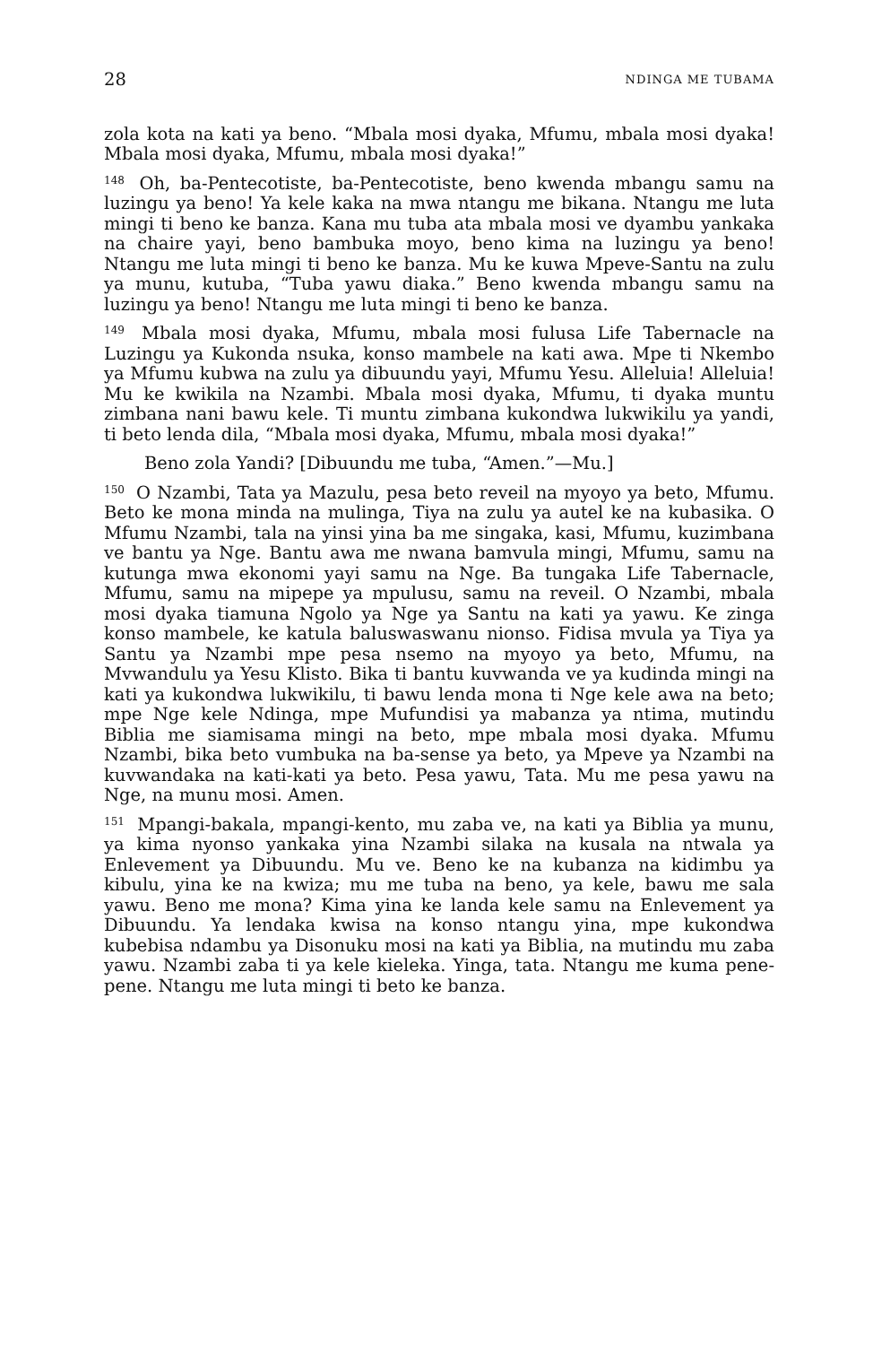28 NDINGA ME TUBAMA
zola kota na kati ya beno. “Mbala mosi dyaka, Mfumu, mbala mosi dyaka! Mbala mosi dyaka, Mfumu, mbala mosi dyaka!”
<sup>148</sup> Oh, ba-Pentecotiste, ba-Pentecotiste, beno kwenda mbangu samu na luzingu ya beno! Ya kele kaka na mwa ntangu me bikana. Ntangu me luta mingi ti beno ke banza. Kana mu tuba ata mbala mosi ve dyambu yankaka na chaire yayi, beno bambuka moyo, beno kima na luzingu ya beno! Ntangu me luta mingi ti beno ke banza. Mu ke kuwa Mpeve-Santu na zulu ya munu, kutuba, “Tuba yawu diaka.” Beno kwenda mbangu samu na luzingu ya beno! Ntangu me luta mingi ti beno ke banza.
<sup>149</sup> Mbala mosi dyaka, Mfumu, mbala mosi fulusa Life Tabernacle na Luzingu ya Kukonda nsuka, konso mambele na kati awa. Mpe ti Nkembo ya Mfumu kubwa na zulu ya dibuundu yayi, Mfumu Yesu. Alleluia! Alleluia! Mu ke kwikila na Nzambi. Mbala mosi dyaka, Mfumu, ti dyaka muntu zimbana nani bawu kele. Ti muntu zimbana kukondwa lukwikilu ya yandi, ti beto lenda dila, “Mbala mosi dyaka, Mfumu, mbala mosi dyaka!”
Beno zola Yandi? [Dibuundu me tuba, “Amen.”—Mu.]
<sup>150</sup> O Nzambi, Tata ya Mazulu, pesa beto reveil na myoyo ya beto, Mfumu. Beto ke mona minda na mulinga, Tiya na zulu ya autel ke na kubasika. O Mfumu Nzambi, tala na yinsi yina ba me singaka, kasi, Mfumu, kuzimbana ve bantu ya Nge. Bantu awa me nwana bamvula mingi, Mfumu, samu na kutunga mwa ekonomi yayi samu na Nge. Ba tungaka Life Tabernacle, Mfumu, samu na mipepe ya mpulusu, samu na reveil. O Nzambi, mbala mosi dyaka tiamuna Ngolo ya Nge ya Santu na kati ya yawu. Ke zinga konso mambele, ke katula baluswaswanu nionso. Fidisa mvula ya Tiya ya Santu ya Nzambi mpe pesa nsemo na myoyo ya beto, Mfumu, na Mvwandulu ya Yesu Klisto. Bika ti bantu kuvwanda ve ya kudinda mingi na kati ya kukondwa lukwikilu, ti bawu lenda mona ti Nge kele awa na beto; mpe Nge kele Ndinga, mpe Mufundisi ya mabanza ya ntima, mutindu Biblia me siamisama mingi na beto, mpe mbala mosi dyaka. Mfumu Nzambi, bika beto vumbuka na ba-sense ya beto, ya Mpeve ya Nzambi na kuvwandaka na kati-kati ya beto. Pesa yawu, Tata. Mu me pesa yawu na Nge, na munu mosi. Amen.
<sup>151</sup> Mpangi-bakala, mpangi-kento, mu zaba ve, na kati ya Biblia ya munu, ya kima nyonso yankaka yina Nzambi silaka na kusala na ntwala ya Enlevement ya Dibuundu. Mu ve. Beno ke na kubanza na kidimbu ya kibulu, yina ke na kwiza; mu me tuba na beno, ya kele, bawu me sala yawu. Beno me mona? Kima yina ke landa kele samu na Enlevement ya Dibuundu. Ya lendaka kwisa na konso ntangu yina, mpe kukondwa kubebisa ndambu ya Disonuku mosi na kati ya Biblia, na mutindu mu zaba yawu. Nzambi zaba ti ya kele kieleka. Yinga, tata. Ntangu me kuma pene-pene. Ntangu me luta mingi ti beto ke banza.